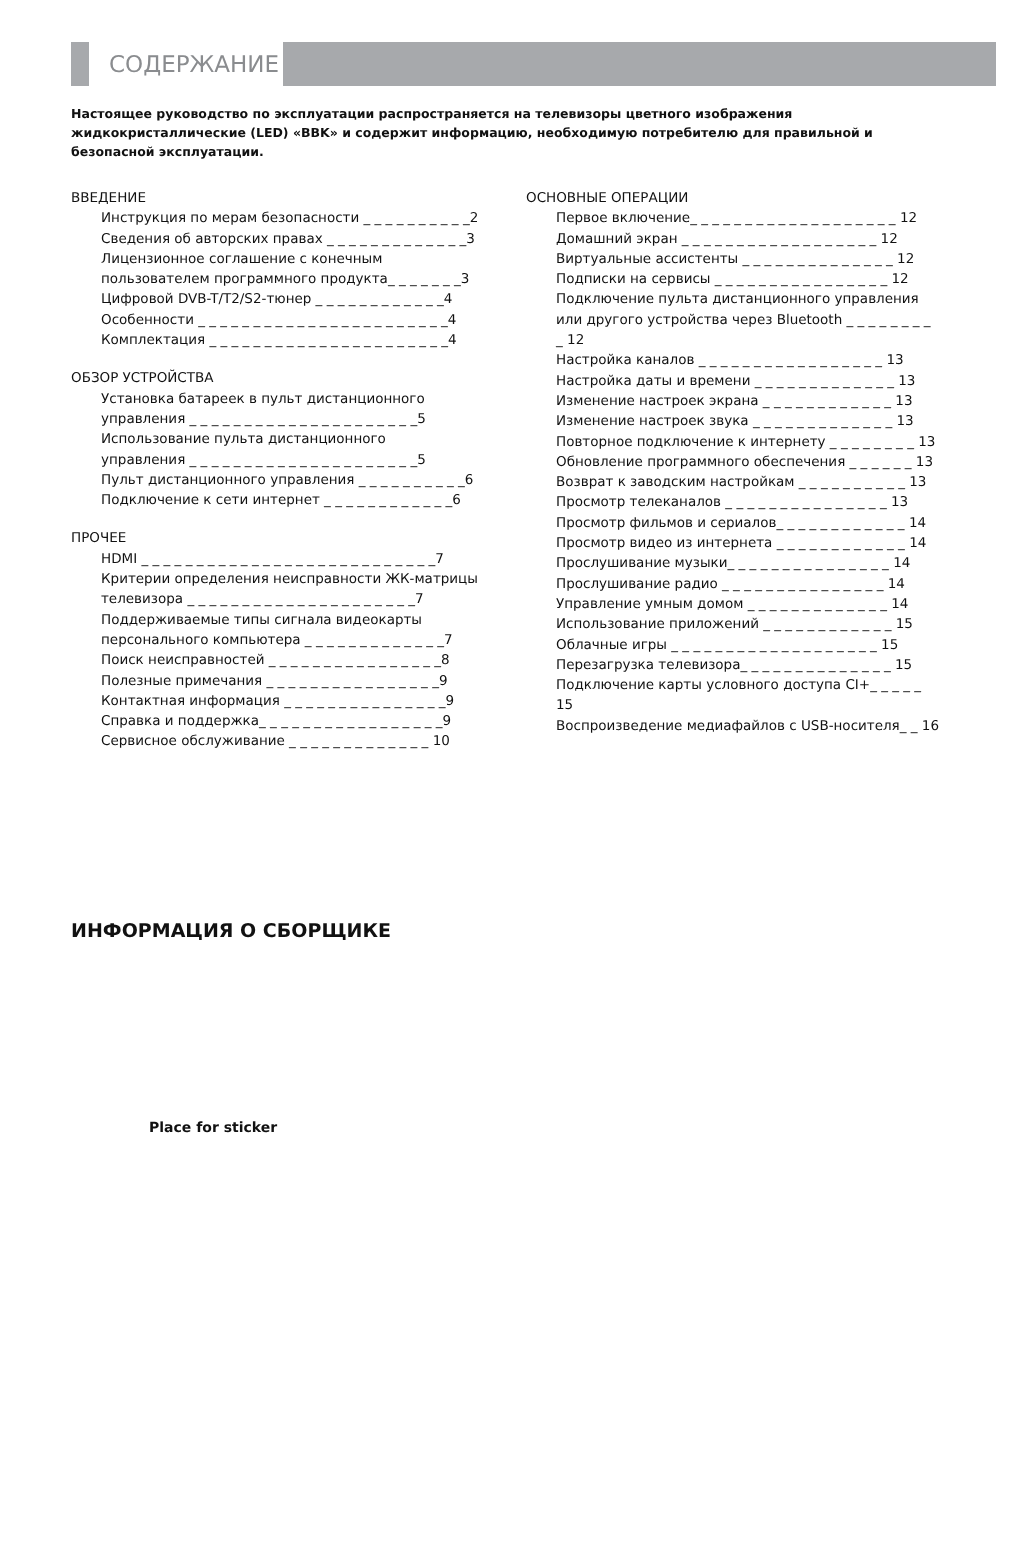СОДЕРЖАНИЕ
Настоящее руководство по эксплуатации распространяется на телевизоры цветного изображения жидкокристаллические (LED) «BBK» и содержит информацию, необходимую потребителю для правильной и безопасной эксплуатации.
ВВЕДЕНИЕ
Инструкция по мерам безопасности _ _ _ _ _ _ _ _ _ _2
Сведения об авторских правах _ _ _ _ _ _ _ _ _ _ _ _ _3
Лицензионное соглашение с конечным
пользователем программного продукта_ _ _ _ _ _ _3
Цифровой DVB-T/T2/S2-тюнер _ _ _ _ _ _ _ _ _ _ _ _4
Особенности _ _ _ _ _ _ _ _ _ _ _ _ _ _ _ _ _ _ _ _ _ _ _4
Комплектация _ _ _ _ _ _ _ _ _ _ _ _ _ _ _ _ _ _ _ _ _ _4
ОБЗОР УСТРОЙСТВА
Установка батареек в пульт дистанционного
управления _ _ _ _ _ _ _ _ _ _ _ _ _ _ _ _ _ _ _ _ _5
Использование пульта дистанционного
управления _ _ _ _ _ _ _ _ _ _ _ _ _ _ _ _ _ _ _ _ _5
Пульт дистанционного управления _ _ _ _ _ _ _ _ _ _6
Подключение к сети интернет _ _ _ _ _ _ _ _ _ _ _ _6
ПРОЧЕЕ
HDMI _ _ _ _ _ _ _ _ _ _ _ _ _ _ _ _ _ _ _ _ _ _ _ _ _ _ _7
Критерии определения неисправности ЖК-матрицы
телевизора _ _ _ _ _ _ _ _ _ _ _ _ _ _ _ _ _ _ _ _ _7
Поддерживаемые типы сигнала видеокарты
персонального компьютера _ _ _ _ _ _ _ _ _ _ _ _ _7
Поиск неисправностей _ _ _ _ _ _ _ _ _ _ _ _ _ _ _ _8
Полезные примечания _ _ _ _ _ _ _ _ _ _ _ _ _ _ _ _9
Контактная информация _ _ _ _ _ _ _ _ _ _ _ _ _ _ _9
Справка и поддержка_ _ _ _ _ _ _ _ _ _ _ _ _ _ _ _ _9
Сервисное обслуживание _ _ _ _ _ _ _ _ _ _ _ _ _ 10
ОСНОВНЫЕ ОПЕРАЦИИ
Первое включение_ _ _ _ _ _ _ _ _ _ _ _ _ _ _ _ _ _ _ 12
Домашний экран _ _ _ _ _ _ _ _ _ _ _ _ _ _ _ _ _ _ 12
Виртуальные ассистенты _ _ _ _ _ _ _ _ _ _ _ _ _ _ 12
Подписки на сервисы _ _ _ _ _ _ _ _ _ _ _ _ _ _ _ _ 12
Подключение пульта дистанционного управления или другого устройства через Bluetooth _ _ _ _ _ _ _ _ _ 12
Настройка каналов _ _ _ _ _ _ _ _ _ _ _ _ _ _ _ _ _ 13
Настройка даты и времени _ _ _ _ _ _ _ _ _ _ _ _ _ 13
Изменение настроек экрана _ _ _ _ _ _ _ _ _ _ _ _ 13
Изменение настроек звука _ _ _ _ _ _ _ _ _ _ _ _ _ 13
Повторное подключение к интернету _ _ _ _ _ _ _ _ 13
Обновление программного обеспечения _ _ _ _ _ _ 13
Возврат к заводским настройкам _ _ _ _ _ _ _ _ _ _ 13
Просмотр телеканалов _ _ _ _ _ _ _ _ _ _ _ _ _ _ _ 13
Просмотр фильмов и сериалов_ _ _ _ _ _ _ _ _ _ _ _ 14
Просмотр видео из интернета _ _ _ _ _ _ _ _ _ _ _ _ 14
Прослушивание музыки_ _ _ _ _ _ _ _ _ _ _ _ _ _ _ 14
Прослушивание радио _ _ _ _ _ _ _ _ _ _ _ _ _ _ _ 14
Управление умным домом _ _ _ _ _ _ _ _ _ _ _ _ _ 14
Использование приложений _ _ _ _ _ _ _ _ _ _ _ _ 15
Облачные игры _ _ _ _ _ _ _ _ _ _ _ _ _ _ _ _ _ _ _ 15
Перезагрузка телевизора_ _ _ _ _ _ _ _ _ _ _ _ _ _ 15
Подключение карты условного доступа CI+_ _ _ _ _ 15
Воспроизведение медиафайлов с USB-носителя_ _ 16
ИНФОРМАЦИЯ О СБОРЩИКЕ
Place for sticker